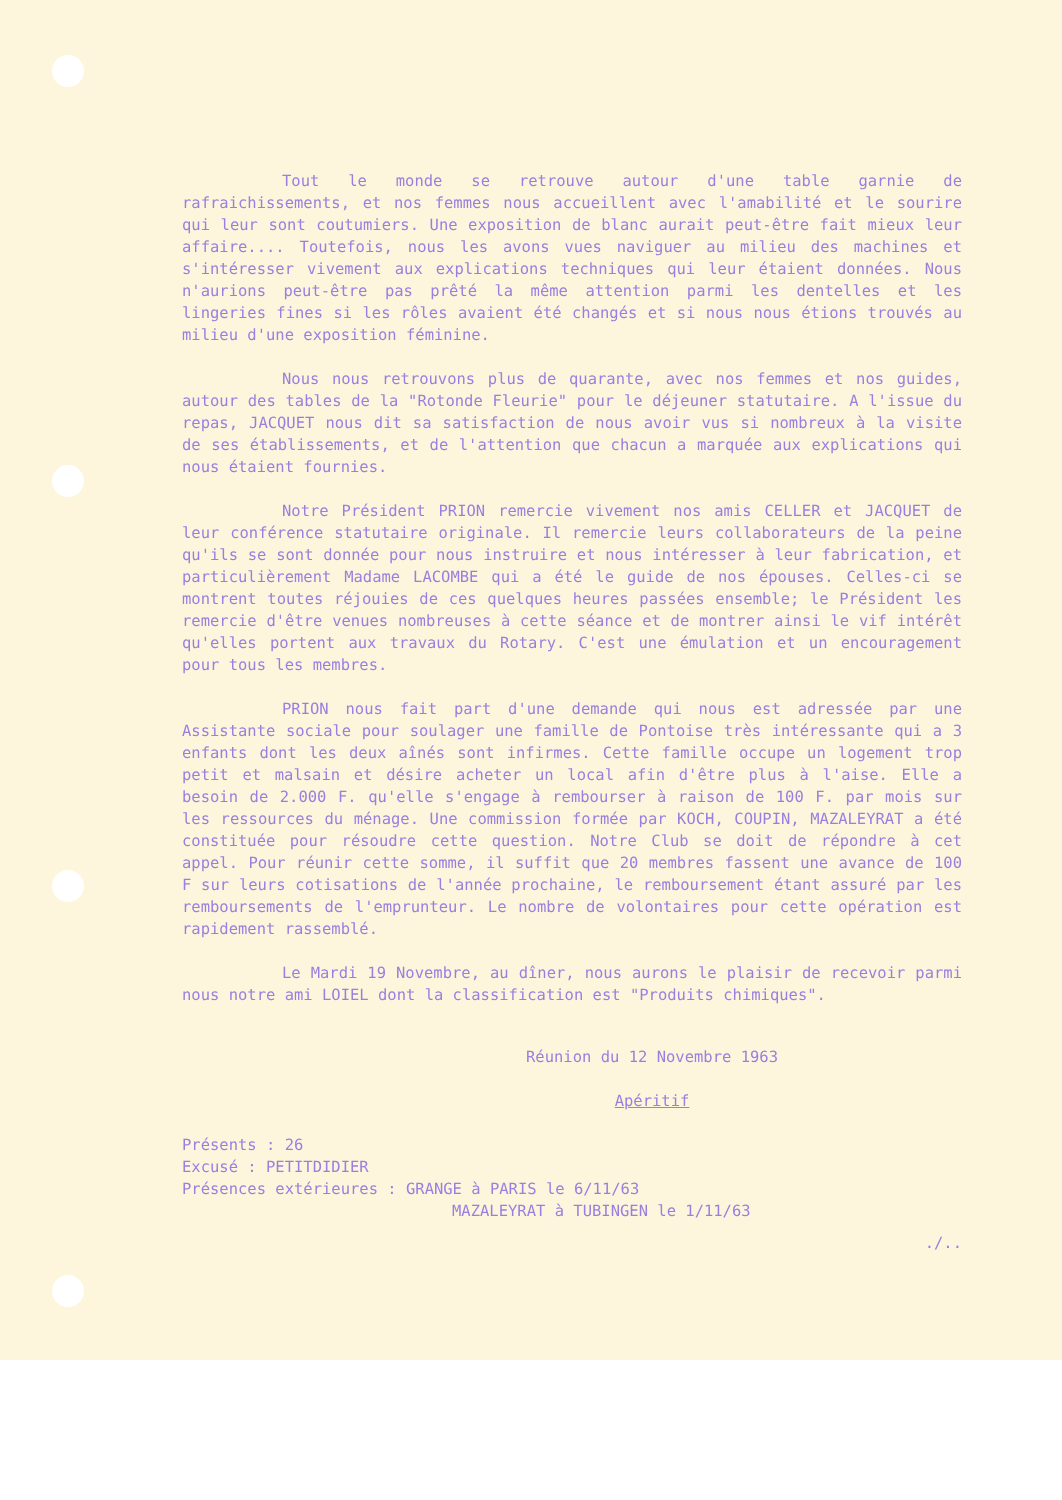Tout le monde se retrouve autour d'une table garnie de rafraichissements, et nos femmes nous accueillent avec l'amabilité et le sourire qui leur sont coutumiers. Une exposition de blanc aurait peut-être fait mieux leur affaire.... Toutefois, nous les avons vues naviguer au milieu des machines et s'intéresser vivement aux explications techniques qui leur étaient données. Nous n'aurions peut-être pas prêté la même attention parmi les dentelles et les lingeries fines si les rôles avaient été changés et si nous nous étions trouvés au milieu d'une exposition féminine.
Nous nous retrouvons plus de quarante, avec nos femmes et nos guides, autour des tables de la "Rotonde Fleurie" pour le déjeuner statutaire. A l'issue du repas, JACQUET nous dit sa satisfaction de nous avoir vus si nombreux à la visite de ses établissements, et de l'attention que chacun a marquée aux explications qui nous étaient fournies.
Notre Président PRION remercie vivement nos amis CELLER et JACQUET de leur conférence statutaire originale. Il remercie leurs collaborateurs de la peine qu'ils se sont donnée pour nous instruire et nous intéresser à leur fabrication, et particulièrement Madame LACOMBE qui a été le guide de nos épouses. Celles-ci se montrent toutes réjouies de ces quelques heures passées ensemble; le Président les remercie d'être venues nombreuses à cette séance et de montrer ainsi le vif intérêt qu'elles portent aux travaux du Rotary. C'est une émulation et un encouragement pour tous les membres.
PRION nous fait part d'une demande qui nous est adressée par une Assistante sociale pour soulager une famille de Pontoise très intéressante qui a 3 enfants dont les deux aînés sont infirmes. Cette famille occupe un logement trop petit et malsain et désire acheter un local afin d'être plus à l'aise. Elle a besoin de 2.000 F. qu'elle s'engage à rembourser à raison de 100 F. par mois sur les ressources du ménage. Une commission formée par KOCH, COUPIN, MAZALEYRAT a été constituée pour résoudre cette question. Notre Club se doit de répondre à cet appel. Pour réunir cette somme, il suffit que 20 membres fassent une avance de 100 F sur leurs cotisations de l'année prochaine, le remboursement étant assuré par les remboursements de l'emprunteur. Le nombre de volontaires pour cette opération est rapidement rassemblé.
Le Mardi 19 Novembre, au dîner, nous aurons le plaisir de recevoir parmi nous notre ami LOIEL dont la classification est "Produits chimiques".
Réunion du 12 Novembre 1963
Apéritif
Présents : 26
Excusé : PETITDIDIER
Présences extérieures : GRANGE à PARIS le 6/11/63
MAZALEYRAT à TUBINGEN le 1/11/63
./..